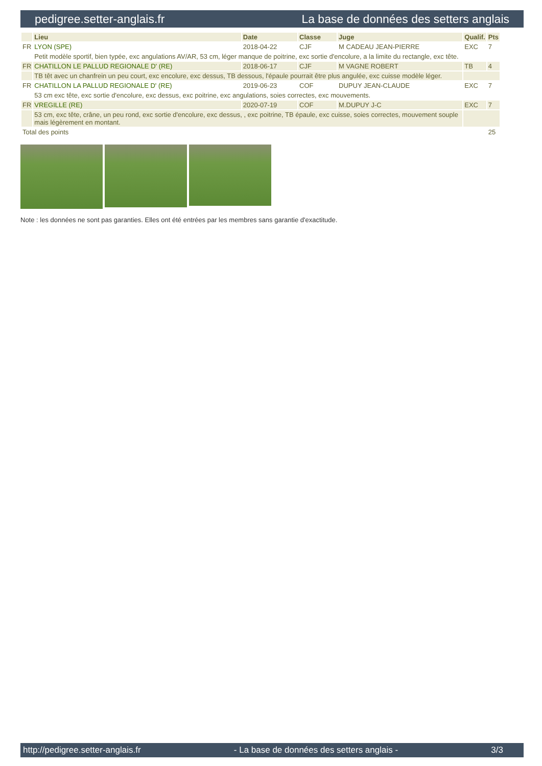pedigree.setter-anglais.fr La base de données des setters anglais
| | Lieu | Date | Classe | Juge | Qualif. | Pts |
| --- | --- | --- | --- | --- | --- | --- |
| FR | LYON (SPE) | 2018-04-22 | CJF | M CADEAU JEAN-PIERRE | EXC | 7 |
| | Petit modèle sportif, bien typée, exc angulations AV/AR, 53 cm, léger manque de poitrine, exc sortie d'encolure, a la limite du rectangle, exc tête. | | | | | |
| FR | CHATILLON LE PALLUD REGIONALE D' (RE) | 2018-06-17 | CJF | M VAGNE ROBERT | TB | 4 |
| | TB têt avec un chanfrein un peu court, exc encolure, exc dessus, TB dessous, l'épaule pourrait être plus angulée, exc cuisse modèle léger. | | | | | |
| FR | CHATILLON LA PALLUD REGIONALE D' (RE) | 2019-06-23 | COF | DUPUY JEAN-CLAUDE | EXC | 7 |
| | 53 cm exc tête, exc sortie d'encolure, exc dessus, exc poitrine, exc angulations, soies correctes, exc mouvements. | | | | | |
| FR | VREGILLE (RE) | 2020-07-19 | COF | M.DUPUY J-C | EXC | 7 |
| | 53 cm, exc tête, crâne, un peu rond, exc sortie d'encolure, exc dessus, , exc poitrine, TB épaule, exc cuisse, soies correctes, mouvement souple mais légèrement en montant. | | | | | |
| Total des points | | | | | | 25 |
Note : les données ne sont pas garanties. Elles ont été entrées par les membres sans garantie d'exactitude.
http://pedigree.setter-anglais.fr - La base de données des setters anglais - 3/3